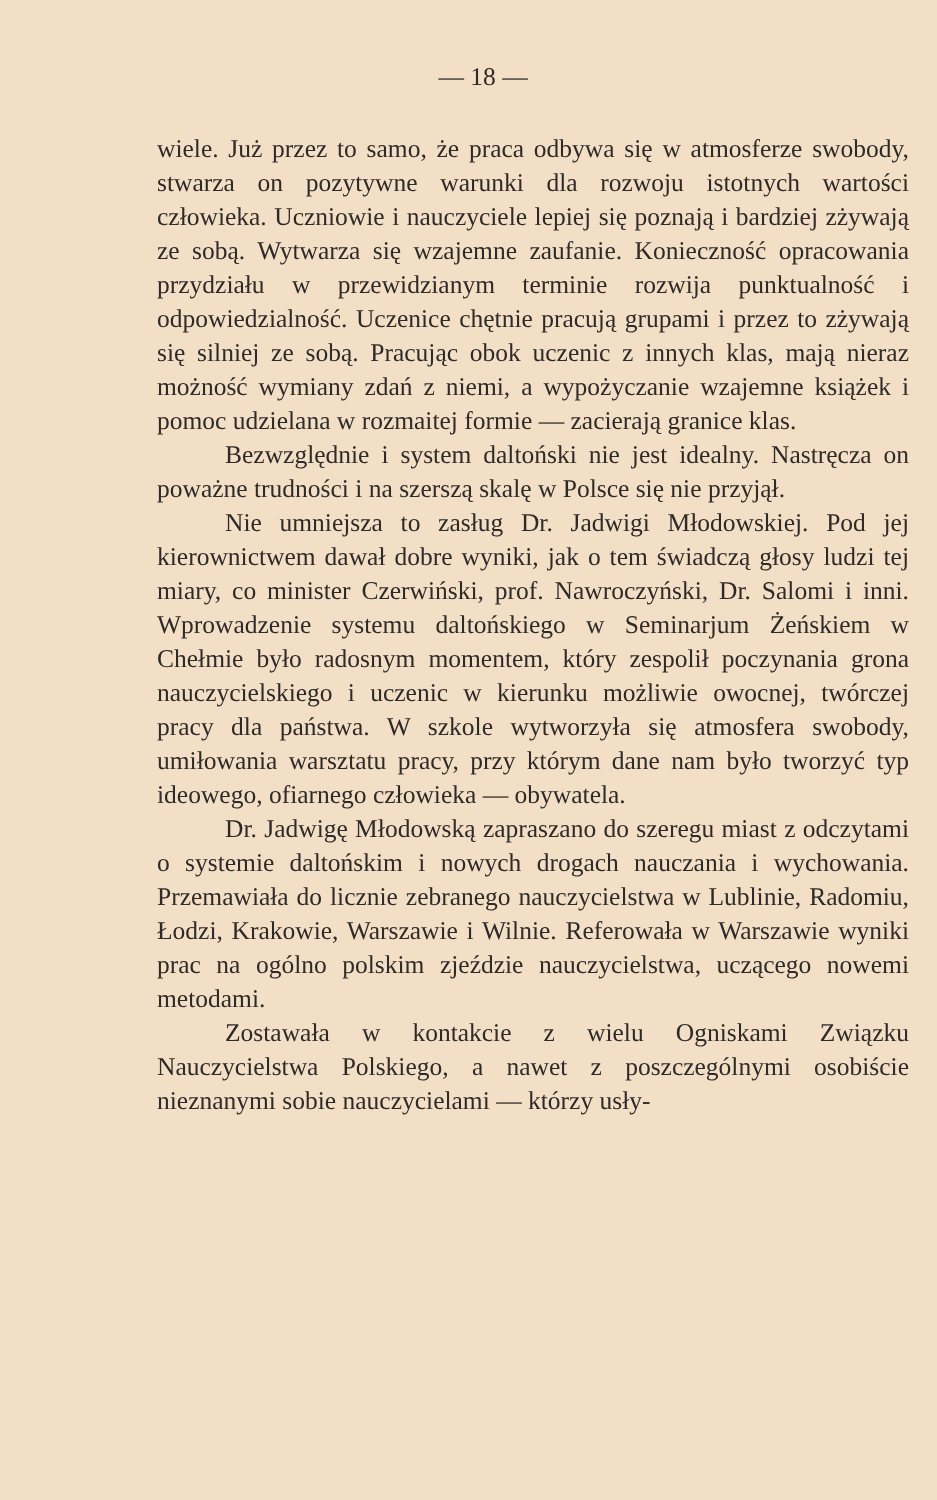— 18 —
wiele. Już przez to samo, że praca odbywa się w atmosferze swobody, stwarza on pozytywne warunki dla rozwoju istotnych wartości człowieka. Uczniowie i nauczyciele lepiej się poznają i bardziej zżywają ze sobą. Wytwarza się wzajemne zaufanie. Konieczność opracowania przydziału w przewidzianym terminie rozwija punktualność i odpowiedzialność. Uczenice chętnie pracują grupami i przez to zżywają się silniej ze sobą. Pracując obok uczenic z innych klas, mają nieraz możność wymiany zdań z niemi, a wypożyczanie wzajemne książek i pomoc udzielana w rozmaitej formie — zacierają granice klas.
Bezwzględnie i system daltoński nie jest idealny. Nastręcza on poważne trudności i na szerszą skalę w Polsce się nie przyjął.
Nie umniejsza to zasług Dr. Jadwigi Młodowskiej. Pod jej kierownictwem dawał dobre wyniki, jak o tem świadczą głosy ludzi tej miary, co minister Czerwiński, prof. Nawroczyński, Dr. Salomi i inni. Wprowadzenie systemu daltońskiego w Seminarjum Żeńskiem w Chełmie było radosnym momentem, który zespolił poczynania grona nauczycielskiego i uczenic w kierunku możliwie owocnej, twórczej pracy dla państwa. W szkole wytworzyła się atmosfera swobody, umiłowania warsztatu pracy, przy którym dane nam było tworzyć typ ideowego, ofiarnego człowieka — obywatela.
Dr. Jadwigę Młodowską zapraszano do szeregu miast z odczytami o systemie daltońskim i nowych drogach nauczania i wychowania. Przemawiała do licznie zebranego nauczycielstwa w Lublinie, Radomiu, Łodzi, Krakowie, Warszawie i Wilnie. Referowała w Warszawie wyniki prac na ogólno polskim zjeździe nauczycielstwa, uczącego nowemi metodami.
Zostawała w kontakcie z wielu Ogniskami Związku Nauczycielstwa Polskiego, a nawet z poszczególnymi osobiście nieznanymi sobie nauczycielami — którzy usły-